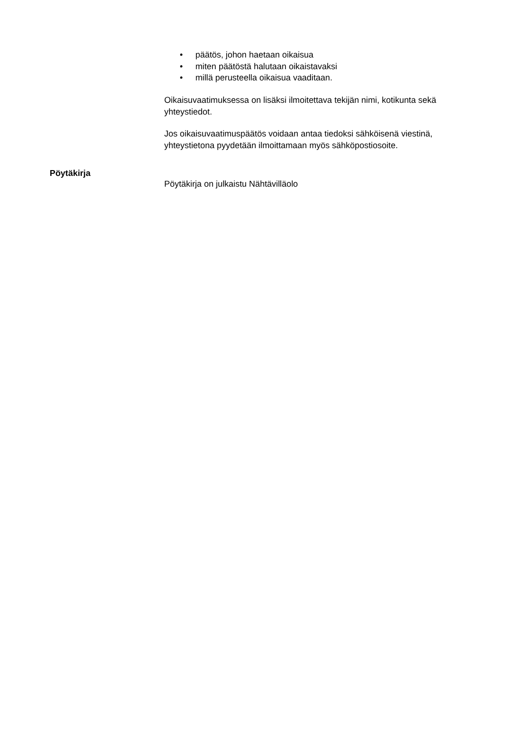• päätös, johon haetaan oikaisua
• miten päätöstä halutaan oikaistavaksi
• millä perusteella oikaisua vaaditaan.
Oikaisuvaatimuksessa on lisäksi ilmoitettava tekijän nimi, kotikunta sekä yhteystiedot.
Jos oikaisuvaatimuspäätös voidaan antaa tiedoksi sähköisenä viestinä, yhteystietona pyydetään ilmoittamaan myös sähköpostiosoite.
Pöytäkirja
Pöytäkirja on julkaistu Nähtävilläolo